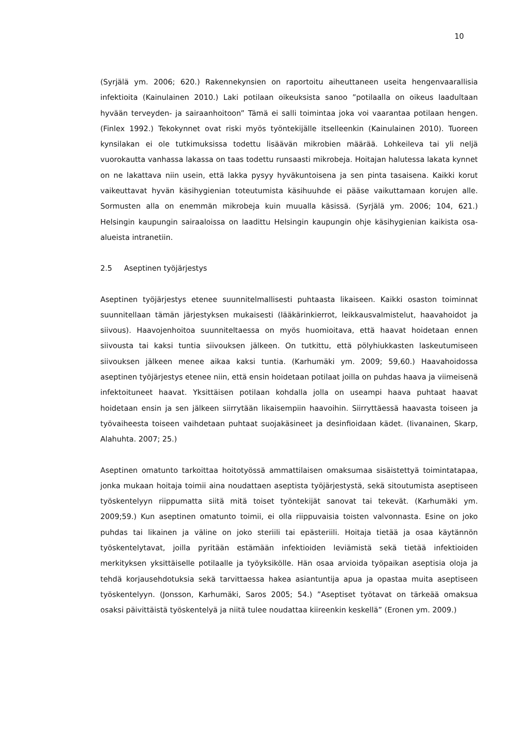10
(Syrjälä ym. 2006; 620.) Rakennekynsien on raportoitu aiheuttaneen useita hengenvaarallisia infektioita (Kainulainen 2010.) Laki potilaan oikeuksista sanoo ”potilaalla on oikeus laadultaan hyvään terveyden- ja sairaanhoitoon” Tämä ei salli toimintaa joka voi vaarantaa potilaan hengen. (Finlex 1992.) Tekokynnet ovat riski myös työntekijälle itselleenkin (Kainulainen 2010). Tuoreen kynsilakan ei ole tutkimuksissa todettu lisäävän mikrobien määrää. Lohkeileva tai yli neljä vuorokautta vanhassa lakassa on taas todettu runsaasti mikrobeja. Hoitajan halutessa lakata kynnet on ne lakattava niin usein, että lakka pysyy hyväkuntoisena ja sen pinta tasaisena. Kaikki korut vaikeuttavat hyvän käsihygienian toteutumista käsihuuhde ei pääse vaikuttamaan korujen alle. Sormusten alla on enemmän mikrobeja kuin muualla käsissä. (Syrjälä ym. 2006; 104, 621.) Helsingin kaupungin sairaaloissa on laadittu Helsingin kaupungin ohje käsihygienian kaikista osa-alueista intranetiin.
2.5 Aseptinen työjärjestys
Aseptinen työjärjestys etenee suunnitelmallisesti puhtaasta likaiseen. Kaikki osaston toiminnat suunnitellaan tämän järjestyksen mukaisesti (lääkärinkierrot, leikkausvalmistelut, haavahoidot ja siivous). Haavojenhoitoa suunniteltaessa on myös huomioitava, että haavat hoidetaan ennen siivousta tai kaksi tuntia siivouksen jälkeen. On tutkittu, että pölyhiukkasten laskeutumiseen siivouksen jälkeen menee aikaa kaksi tuntia. (Karhumäki ym. 2009; 59,60.) Haavahoidossa aseptinen työjärjestys etenee niin, että ensin hoidetaan potilaat joilla on puhdas haava ja viimeisenä infektoituneet haavat. Yksittäisen potilaan kohdalla jolla on useampi haava puhtaat haavat hoidetaan ensin ja sen jälkeen siirrytään likaisempiin haavoihin. Siirryttäessä haavasta toiseen ja työvaiheesta toiseen vaihdetaan puhtaat suojakäsineet ja desinfioidaan kädet. (Iivanainen, Skarp, Alahuhta. 2007; 25.)
Aseptinen omatunto tarkoittaa hoitotyössä ammattilaisen omaksumaa sisäistettyä toimintatapaa, jonka mukaan hoitaja toimii aina noudattaen aseptista työjärjestystä, sekä sitoutumista aseptiseen työskentelyyn riippumatta siitä mitä toiset työntekijät sanovat tai tekevät. (Karhumäki ym. 2009;59.) Kun aseptinen omatunto toimii, ei olla riippuvaisia toisten valvonnasta. Esine on joko puhdas tai likainen ja väline on joko steriili tai epästeriili. Hoitaja tietää ja osaa käytännön työskentelytavat, joilla pyritään estämään infektioiden leviämistä sekä tietää infektioiden merkityksen yksittäiselle potilaalle ja työyksikölle. Hän osaa arvioida työpaikan aseptisia oloja ja tehdä korjausehdotuksia sekä tarvittaessa hakea asiantuntija apua ja opastaa muita aseptiseen työskentelyyn. (Jonsson, Karhumäki, Saros 2005; 54.) ”Aseptiset työtavat on tärkeää omaksua osaksi päivittäistä työskentelyä ja niitä tulee noudattaa kiireenkin keskellä” (Eronen ym. 2009.)